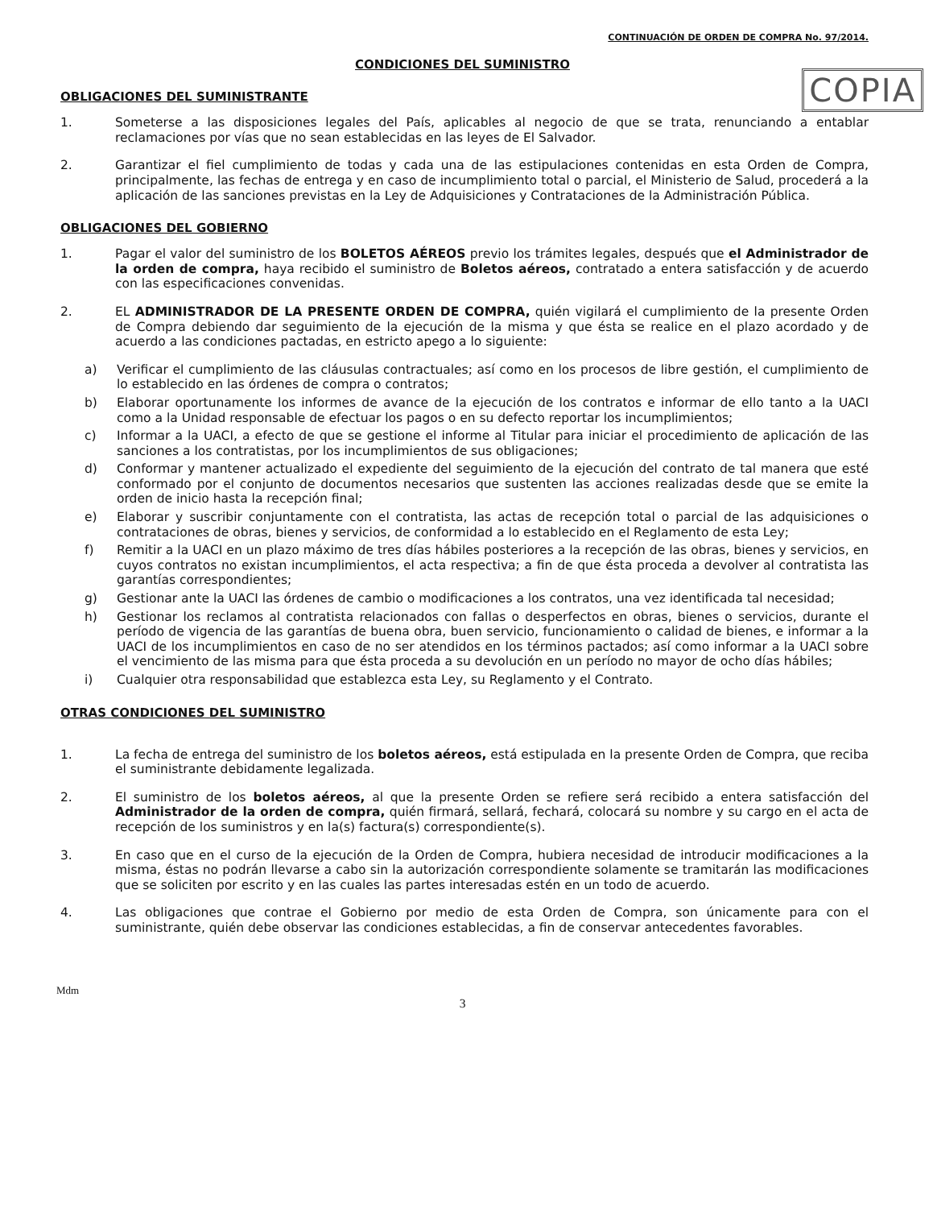CONTINUACIÓN DE ORDEN DE COMPRA No. 97/2014.
CONDICIONES DEL SUMINISTRO
COPIA
OBLIGACIONES DEL SUMINISTRANTE
1. Someterse a las disposiciones legales del País, aplicables al negocio de que se trata, renunciando a entablar reclamaciones por vías que no sean establecidas en las leyes de El Salvador.
2. Garantizar el fiel cumplimiento de todas y cada una de las estipulaciones contenidas en esta Orden de Compra, principalmente, las fechas de entrega y en caso de incumplimiento total o parcial, el Ministerio de Salud, procederá a la aplicación de las sanciones previstas en la Ley de Adquisiciones y Contrataciones de la Administración Pública.
OBLIGACIONES DEL GOBIERNO
1. Pagar el valor del suministro de los BOLETOS AÉREOS previo los trámites legales, después que el Administrador de la orden de compra, haya recibido el suministro de Boletos aéreos, contratado a entera satisfacción y de acuerdo con las especificaciones convenidas.
2. EL ADMINISTRADOR DE LA PRESENTE ORDEN DE COMPRA, quién vigilará el cumplimiento de la presente Orden de Compra debiendo dar seguimiento de la ejecución de la misma y que ésta se realice en el plazo acordado y de acuerdo a las condiciones pactadas, en estricto apego a lo siguiente:
a) Verificar el cumplimiento de las cláusulas contractuales; así como en los procesos de libre gestión, el cumplimiento de lo establecido en las órdenes de compra o contratos;
b) Elaborar oportunamente los informes de avance de la ejecución de los contratos e informar de ello tanto a la UACI como a la Unidad responsable de efectuar los pagos o en su defecto reportar los incumplimientos;
c) Informar a la UACI, a efecto de que se gestione el informe al Titular para iniciar el procedimiento de aplicación de las sanciones a los contratistas, por los incumplimientos de sus obligaciones;
d) Conformar y mantener actualizado el expediente del seguimiento de la ejecución del contrato de tal manera que esté conformado por el conjunto de documentos necesarios que sustenten las acciones realizadas desde que se emite la orden de inicio hasta la recepción final;
e) Elaborar y suscribir conjuntamente con el contratista, las actas de recepción total o parcial de las adquisiciones o contrataciones de obras, bienes y servicios, de conformidad a lo establecido en el Reglamento de esta Ley;
f) Remitir a la UACI en un plazo máximo de tres días hábiles posteriores a la recepción de las obras, bienes y servicios, en cuyos contratos no existan incumplimientos, el acta respectiva; a fin de que ésta proceda a devolver al contratista las garantías correspondientes;
g) Gestionar ante la UACI las órdenes de cambio o modificaciones a los contratos, una vez identificada tal necesidad;
h) Gestionar los reclamos al contratista relacionados con fallas o desperfectos en obras, bienes o servicios, durante el período de vigencia de las garantías de buena obra, buen servicio, funcionamiento o calidad de bienes, e informar a la UACI de los incumplimientos en caso de no ser atendidos en los términos pactados; así como informar a la UACI sobre el vencimiento de las misma para que ésta proceda a su devolución en un período no mayor de ocho días hábiles;
i) Cualquier otra responsabilidad que establezca esta Ley, su Reglamento y el Contrato.
OTRAS CONDICIONES DEL SUMINISTRO
1. La fecha de entrega del suministro de los boletos aéreos, está estipulada en la presente Orden de Compra, que reciba el suministrante debidamente legalizada.
2. El suministro de los boletos aéreos, al que la presente Orden se refiere será recibido a entera satisfacción del Administrador de la orden de compra, quién firmará, sellará, fechará, colocará su nombre y su cargo en el acta de recepción de los suministros y en la(s) factura(s) correspondiente(s).
3. En caso que en el curso de la ejecución de la Orden de Compra, hubiera necesidad de introducir modificaciones a la misma, éstas no podrán llevarse a cabo sin la autorización correspondiente solamente se tramitarán las modificaciones que se soliciten por escrito y en las cuales las partes interesadas estén en un todo de acuerdo.
4. Las obligaciones que contrae el Gobierno por medio de esta Orden de Compra, son únicamente para con el suministrante, quién debe observar las condiciones establecidas, a fin de conservar antecedentes favorables.
Mdm
3